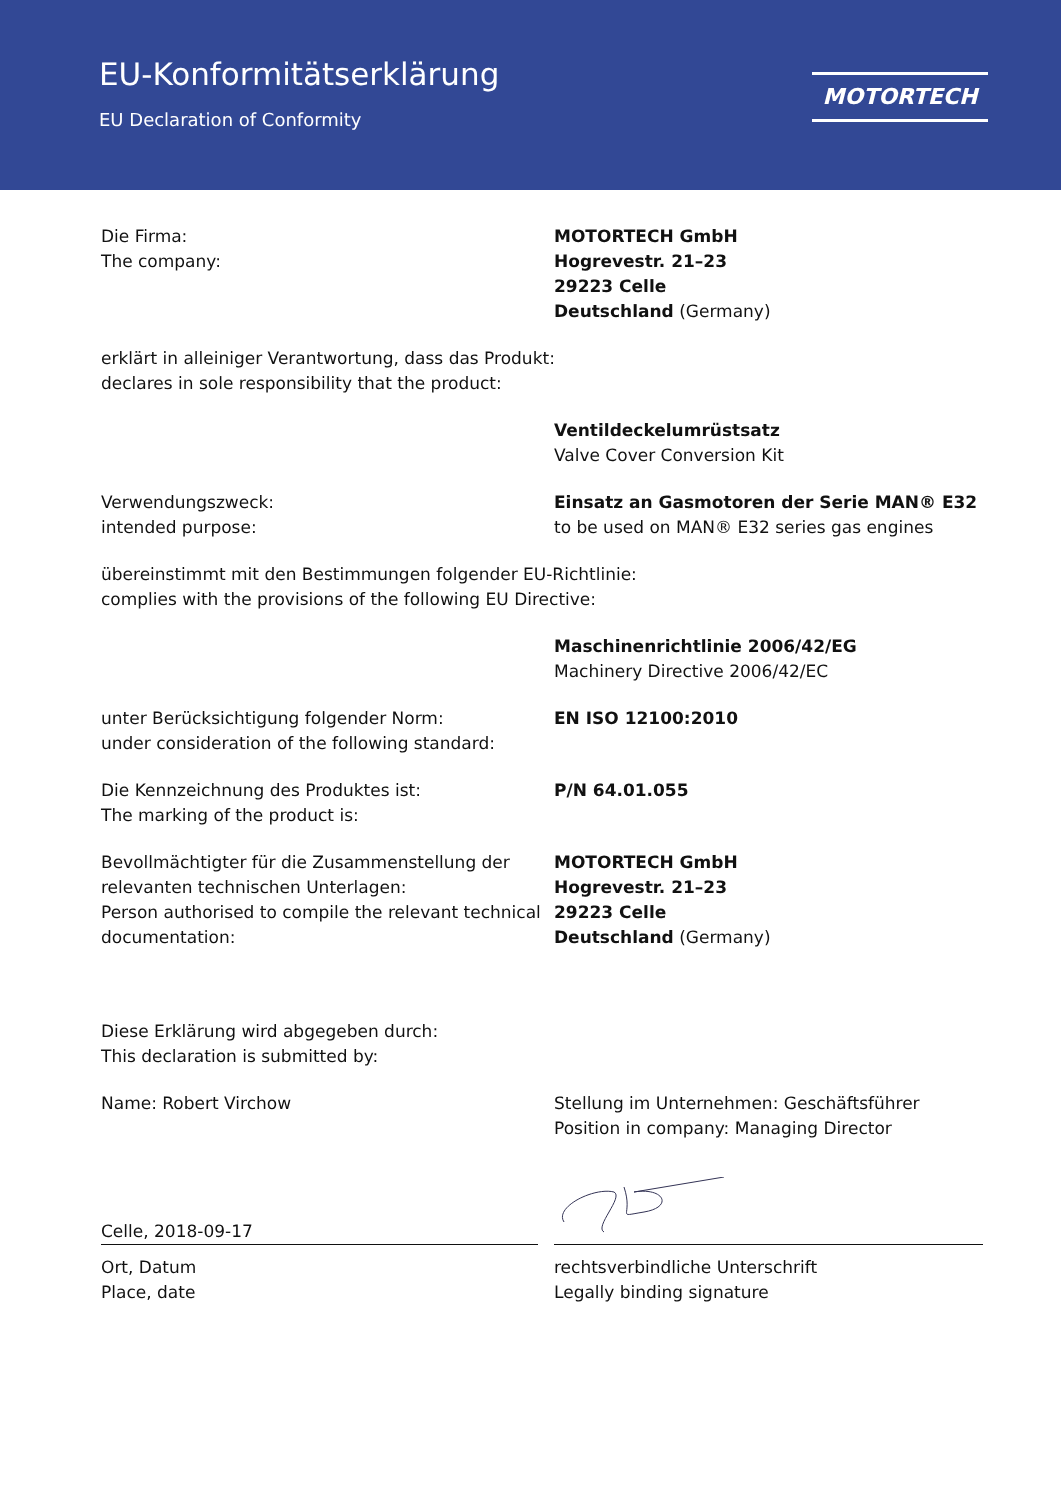EU-Konformitätserklärung
EU Declaration of Conformity
MOTORTECH
Die Firma:
The company:
MOTORTECH GmbH
Hogrevestr. 21–23
29223 Celle
Deutschland (Germany)
erklärt in alleiniger Verantwortung, dass das Produkt:
declares in sole responsibility that the product:
Ventildeckelumrüstsatz
Valve Cover Conversion Kit
Verwendungszweck:
intended purpose:
Einsatz an Gasmotoren der Serie MAN® E32
to be used on MAN® E32 series gas engines
übereinstimmt mit den Bestimmungen folgender EU-Richtlinie:
complies with the provisions of the following EU Directive:
Maschinenrichtlinie 2006/42/EG
Machinery Directive 2006/42/EC
unter Berücksichtigung folgender Norm:
under consideration of the following standard:
EN ISO 12100:2010
Die Kennzeichnung des Produktes ist:
The marking of the product is:
P/N 64.01.055
Bevollmächtigter für die Zusammenstellung der
relevanten technischen Unterlagen:
Person authorised to compile the relevant technical
documentation:
MOTORTECH GmbH
Hogrevestr. 21–23
29223 Celle
Deutschland (Germany)
Diese Erklärung wird abgegeben durch:
This declaration is submitted by:
Name: Robert Virchow Stellung im Unternehmen: Geschäftsführer
Position in company: Managing Director
Celle, 2018-09-17
Ort, Datum
Place, date
rechtsverbindliche Unterschrift
Legally binding signature